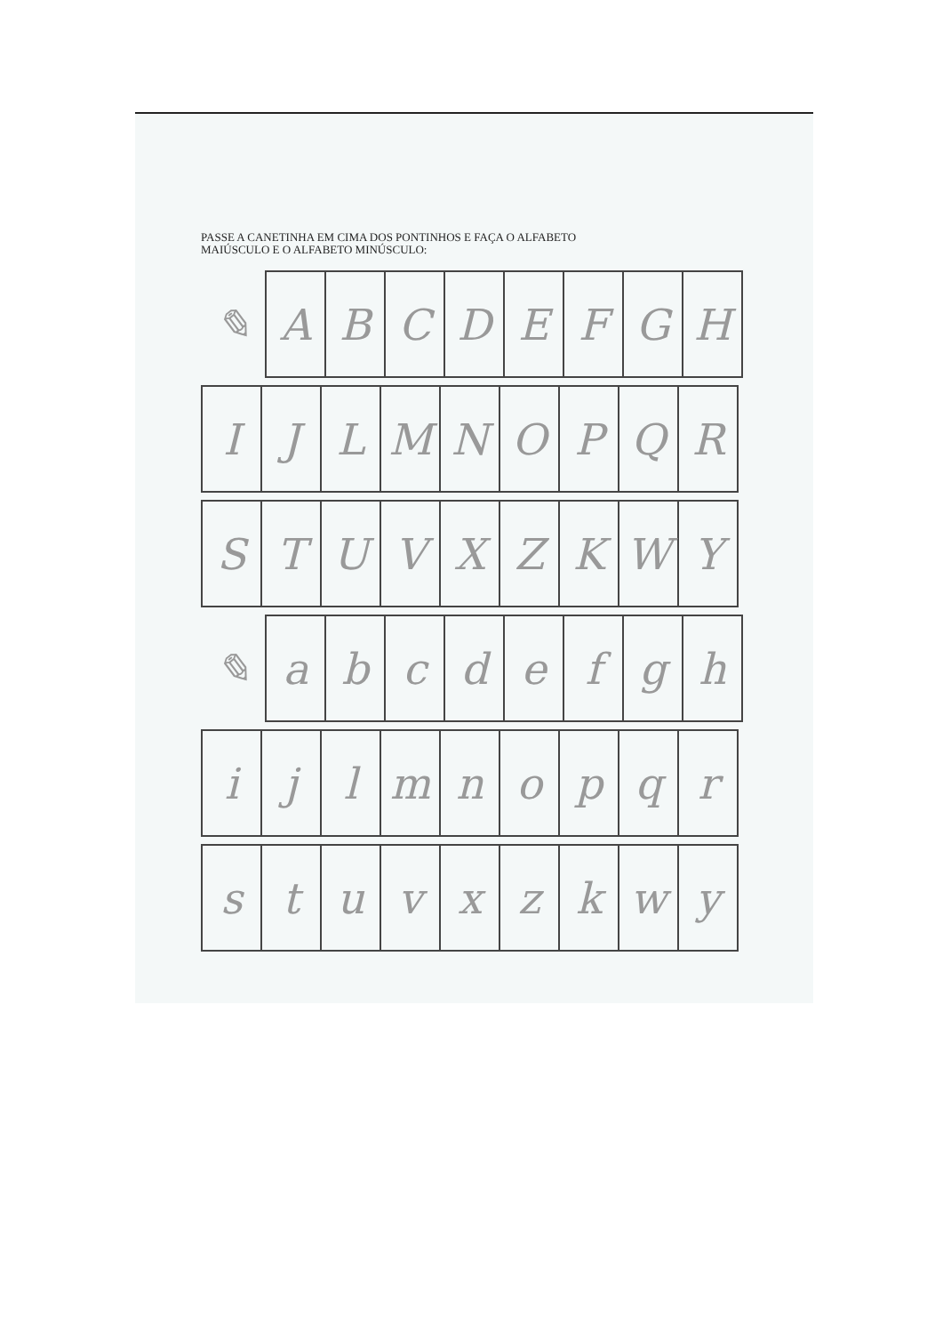PASSE A CANETINHA EM CIMA DOS PONTINHOS E FAÇA O ALFABETO
MAIÚSCULO E O ALFABETO MINÚSCULO:
| ✎ | A | B | C | D | E | F | G | H |
| I | J | L | M | N | O | P | Q | R |
| S | T | U | V | X | Z | K | W | Y |
| ✎ | a | b | c | d | e | f | g | h |
| i | j | l | m | n | o | p | q | r |
| s | t | u | v | x | z | k | w | y |